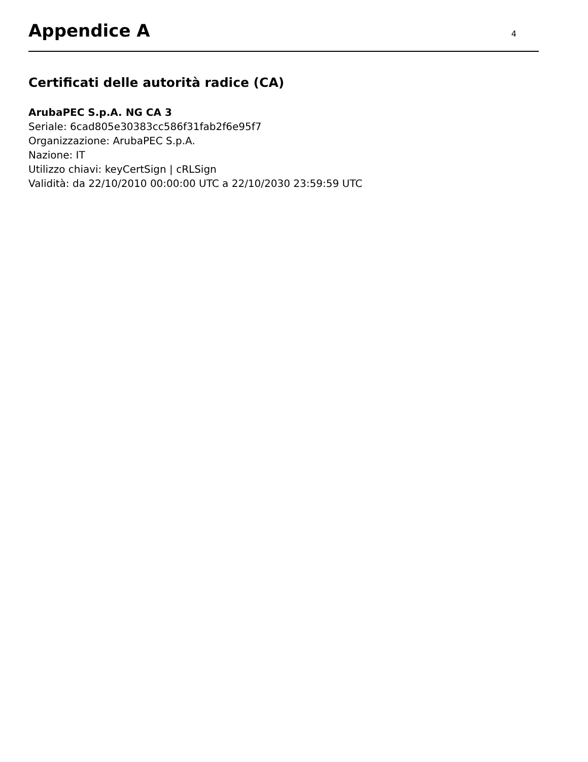Appendice A
4
Certificati delle autorità radice (CA)
ArubaPEC S.p.A. NG CA 3
Seriale: 6cad805e30383cc586f31fab2f6e95f7
Organizzazione: ArubaPEC S.p.A.
Nazione: IT
Utilizzo chiavi: keyCertSign | cRLSign
Validità: da 22/10/2010 00:00:00 UTC a 22/10/2030 23:59:59 UTC